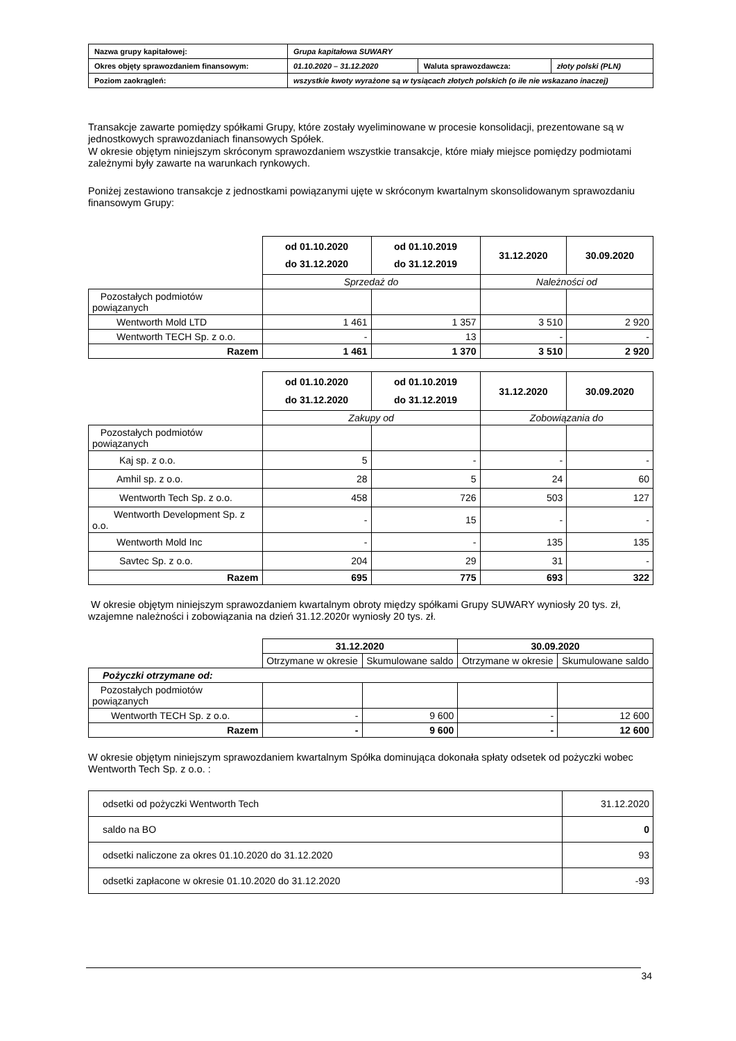| Nazwa grupy kapitałowej: | Grupa kapitałowa SUWARY | | |
| Okres objęty sprawozdaniem finansowym: | 01.10.2020 – 31.12.2020 | Waluta sprawozdawcza: | złoty polski (PLN) |
| Poziom zaokrągleń: | wszystkie kwoty wyrażone są w tysiącach złotych polskich (o ile nie wskazano inaczej) | | |
Transakcje zawarte pomiędzy spółkami Grupy, które zostały wyeliminowane w procesie konsolidacji, prezentowane są w jednostkowych sprawozdaniach finansowych Spółek.
W okresie objętym niniejszym skróconym sprawozdaniem wszystkie transakcje, które miały miejsce pomiędzy podmiotami zależnymi były zawarte na warunkach rynkowych.
Poniżej zestawiono transakcje z jednostkami powiązanymi ujęte w skróconym kwartalnym skonsolidowanym sprawozdaniu finansowym Grupy:
| | od 01.10.2020 do 31.12.2020 | od 01.10.2019 do 31.12.2019 | 31.12.2020 | 30.09.2020 |
| --- | --- | --- | --- | --- |
| | Sprzedaż do | | Należności od | |
| Pozostałych podmiotów powiązanych | | | | |
| Wentworth Mold LTD | 1 461 | 1 357 | 3 510 | 2 920 |
| Wentworth TECH Sp. z o.o. | - | 13 | - | - |
| Razem | 1 461 | 1 370 | 3 510 | 2 920 |
| | od 01.10.2020 do 31.12.2020 | od 01.10.2019 do 31.12.2019 | 31.12.2020 | 30.09.2020 |
| --- | --- | --- | --- | --- |
| | Zakupy od | | Zobowiązania do | |
| Pozostałych podmiotów powiązanych | | | | |
| Kaj sp. z o.o. | 5 | - | - | - |
| Amhil sp. z o.o. | 28 | 5 | 24 | 60 |
| Wentworth Tech Sp. z o.o. | 458 | 726 | 503 | 127 |
| Wentworth Development Sp. z o.o. | - | 15 | - | - |
| Wentworth Mold Inc | - | - | 135 | 135 |
| Savtec Sp. z o.o. | 204 | 29 | 31 | - |
| Razem | 695 | 775 | 693 | 322 |
W okresie objętym niniejszym sprawozdaniem kwartalnym obroty między spółkami Grupy SUWARY wyniosły 20 tys. zł, wzajemne należności i zobowiązania na dzień 31.12.2020r wyniosły 20 tys. zł.
| | 31.12.2020 | | 30.09.2020 | |
| --- | --- | --- | --- | --- |
| | Otrzymane w okresie | Skumulowane saldo | Otrzymane w okresie | Skumulowane saldo |
| Pożyczki otrzymane od: | | | | |
| Pozostałych podmiotów powiązanych | | | | |
| Wentworth TECH Sp. z o.o. | - | 9 600 | - | 12 600 |
| Razem | - | 9 600 | - | 12 600 |
W okresie objętym niniejszym sprawozdaniem kwartalnym Spółka dominująca dokonała spłaty odsetek od pożyczki wobec Wentworth Tech Sp. z o.o. :
| odsetki od pożyczki Wentworth Tech | 31.12.2020 |
| saldo na BO | 0 |
| odsetki naliczone za okres 01.10.2020 do 31.12.2020 | 93 |
| odsetki zapłacone w okresie 01.10.2020 do 31.12.2020 | -93 |
34